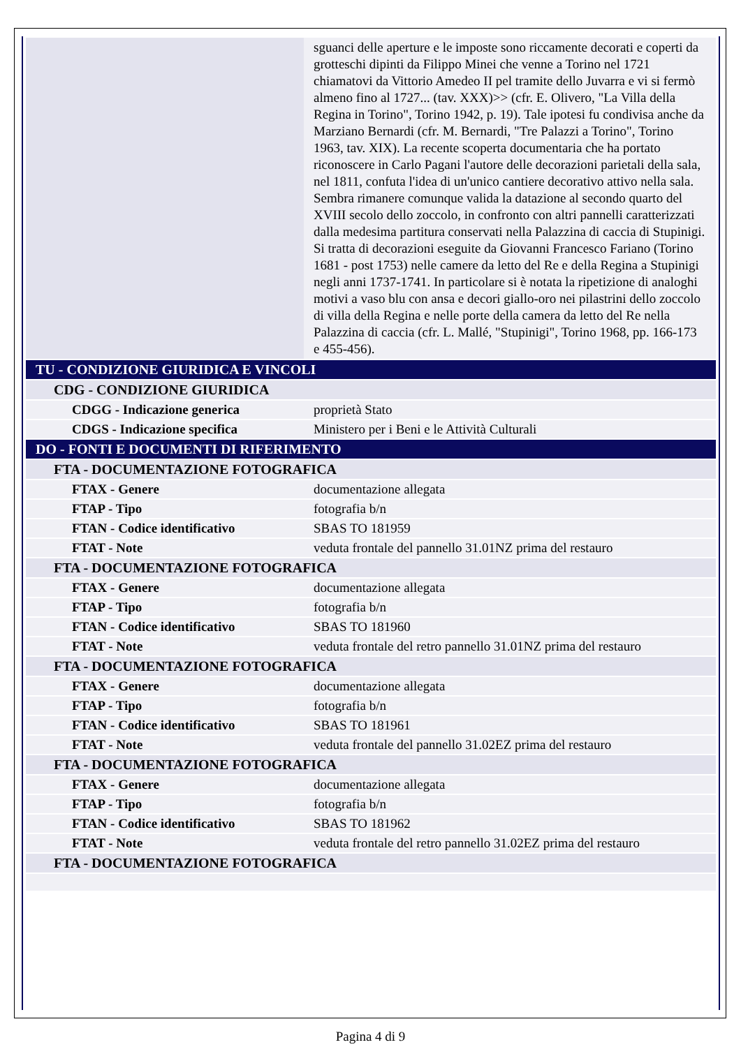| | sguanci delle aperture e le imposte sono riccamente decorati e coperti da grotteschi dipinti da Filippo Minei che venne a Torino nel 1721 chiamatovi da Vittorio Amedeo II pel tramite dello Juvarra e vi si fermò almeno fino al 1727... (tav. XXX)>> (cfr. E. Olivero, "La Villa della Regina in Torino", Torino 1942, p. 19). Tale ipotesi fu condivisa anche da Marziano Bernardi (cfr. M. Bernardi, "Tre Palazzi a Torino", Torino 1963, tav. XIX). La recente scoperta documentaria che ha portato riconoscere in Carlo Pagani l'autore delle decorazioni parietali della sala, nel 1811, confuta l'idea di un'unico cantiere decorativo attivo nella sala. Sembra rimanere comunque valida la datazione al secondo quarto del XVIII secolo dello zoccolo, in confronto con altri pannelli caratterizzati dalla medesima partitura conservati nella Palazzina di caccia di Stupinigi. Si tratta di decorazioni eseguite da Giovanni Francesco Fariano (Torino 1681 - post 1753) nelle camere da letto del Re e della Regina a Stupinigi negli anni 1737-1741. In particolare si è notata la ripetizione di analoghi motivi a vaso blu con ansa e decori giallo-oro nei pilastrini dello zoccolo di villa della Regina e nelle porte della camera da letto del Re nella Palazzina di caccia (cfr. L. Mallé, "Stupinigi", Torino 1968, pp. 166-173 e 455-456). |
| TU - CONDIZIONE GIURIDICA E VINCOLI | |
| CDG - CONDIZIONE GIURIDICA | |
| CDGG - Indicazione generica | proprietà Stato |
| CDGS - Indicazione specifica | Ministero per i Beni e le Attività Culturali |
| DO - FONTI E DOCUMENTI DI RIFERIMENTO | |
| FTA - DOCUMENTAZIONE FOTOGRAFICA | |
| FTAX - Genere | documentazione allegata |
| FTAP - Tipo | fotografia b/n |
| FTAN - Codice identificativo | SBAS TO 181959 |
| FTAT - Note | veduta frontale del pannello 31.01NZ prima del restauro |
| FTA - DOCUMENTAZIONE FOTOGRAFICA | |
| FTAX - Genere | documentazione allegata |
| FTAP - Tipo | fotografia b/n |
| FTAN - Codice identificativo | SBAS TO 181960 |
| FTAT - Note | veduta frontale del retro pannello 31.01NZ prima del restauro |
| FTA - DOCUMENTAZIONE FOTOGRAFICA | |
| FTAX - Genere | documentazione allegata |
| FTAP - Tipo | fotografia b/n |
| FTAN - Codice identificativo | SBAS TO 181961 |
| FTAT - Note | veduta frontale del pannello 31.02EZ prima del restauro |
| FTA - DOCUMENTAZIONE FOTOGRAFICA | |
| FTAX - Genere | documentazione allegata |
| FTAP - Tipo | fotografia b/n |
| FTAN - Codice identificativo | SBAS TO 181962 |
| FTAT - Note | veduta frontale del retro pannello 31.02EZ prima del restauro |
| FTA - DOCUMENTAZIONE FOTOGRAFICA | |
Pagina 4 di 9